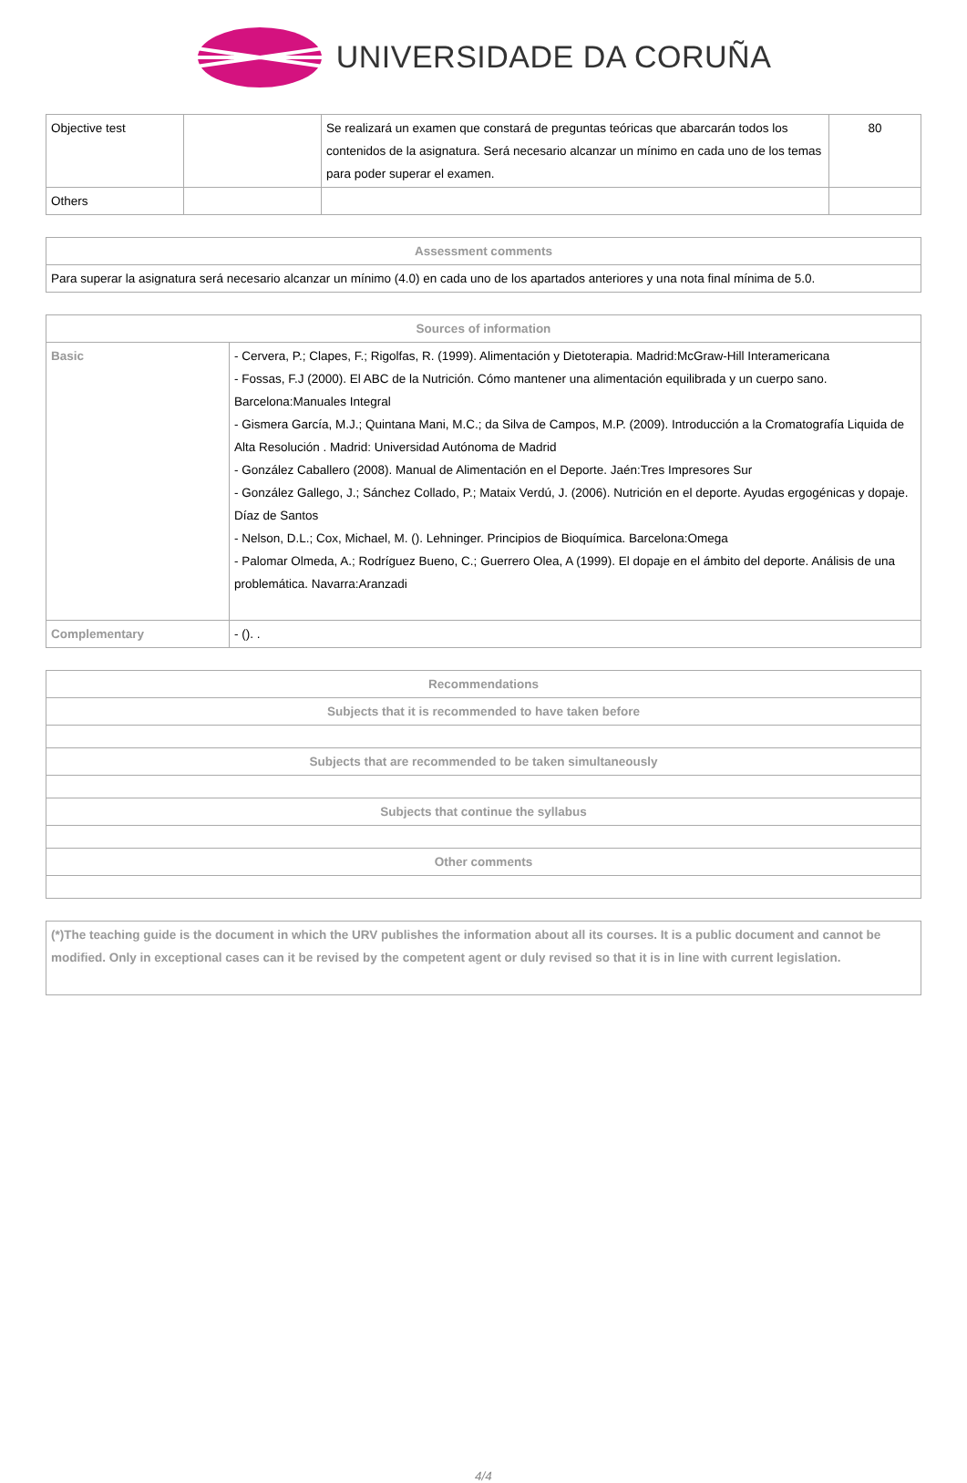UNIVERSIDADE DA CORUÑA
| Objective test | | Se realizará un examen que constará de preguntas teóricas que abarcarán todos los contenidos de la asignatura. Será necesario alcanzar un mínimo en cada uno de los temas para poder superar el examen. | 80 |
| Others | | | |
| Assessment comments |
| --- |
| Para superar la asignatura será necesario alcanzar un mínimo (4.0) en cada uno de los apartados anteriores y una nota final mínima de 5.0. |
| Sources of information | |
| --- | --- |
| Basic | - Cervera, P.; Clapes, F.; Rigolfas, R. (1999). Alimentación y Dietoterapia. Madrid:McGraw-Hill Interamericana - Fossas, F.J (2000). El ABC de la Nutrición. Cómo mantener una alimentación equilibrada y un cuerpo sano. Barcelona:Manuales Integral - Gismera García, M.J.; Quintana Mani, M.C.; da Silva de Campos, M.P. (2009). Introducción a la Cromatografía Liquida de Alta Resolución . Madrid: Universidad Autónoma de Madrid - González Caballero (2008). Manual de Alimentación en el Deporte. Jaén:Tres Impresores Sur - González Gallego, J.; Sánchez Collado, P.; Mataix Verdú, J. (2006). Nutrición en el deporte. Ayudas ergogénicas y dopaje. Díaz de Santos - Nelson, D.L.; Cox, Michael, M. (). Lehninger. Principios de Bioquímica. Barcelona:Omega - Palomar Olmeda, A.; Rodríguez Bueno, C.; Guerrero Olea, A (1999). El dopaje en el ámbito del deporte. Análisis de una problemática. Navarra:Aranzadi |
| Complementary | - (). . |
| Recommendations |
| --- |
| Subjects that it is recommended to have taken before |
| Subjects that are recommended to be taken simultaneously |
| Subjects that continue the syllabus |
| Other comments |
| (*)The teaching guide is the document in which the URV publishes the information about all its courses. It is a public document and cannot be modified. Only in exceptional cases can it be revised by the competent agent or duly revised so that it is in line with current legislation. |
4/4